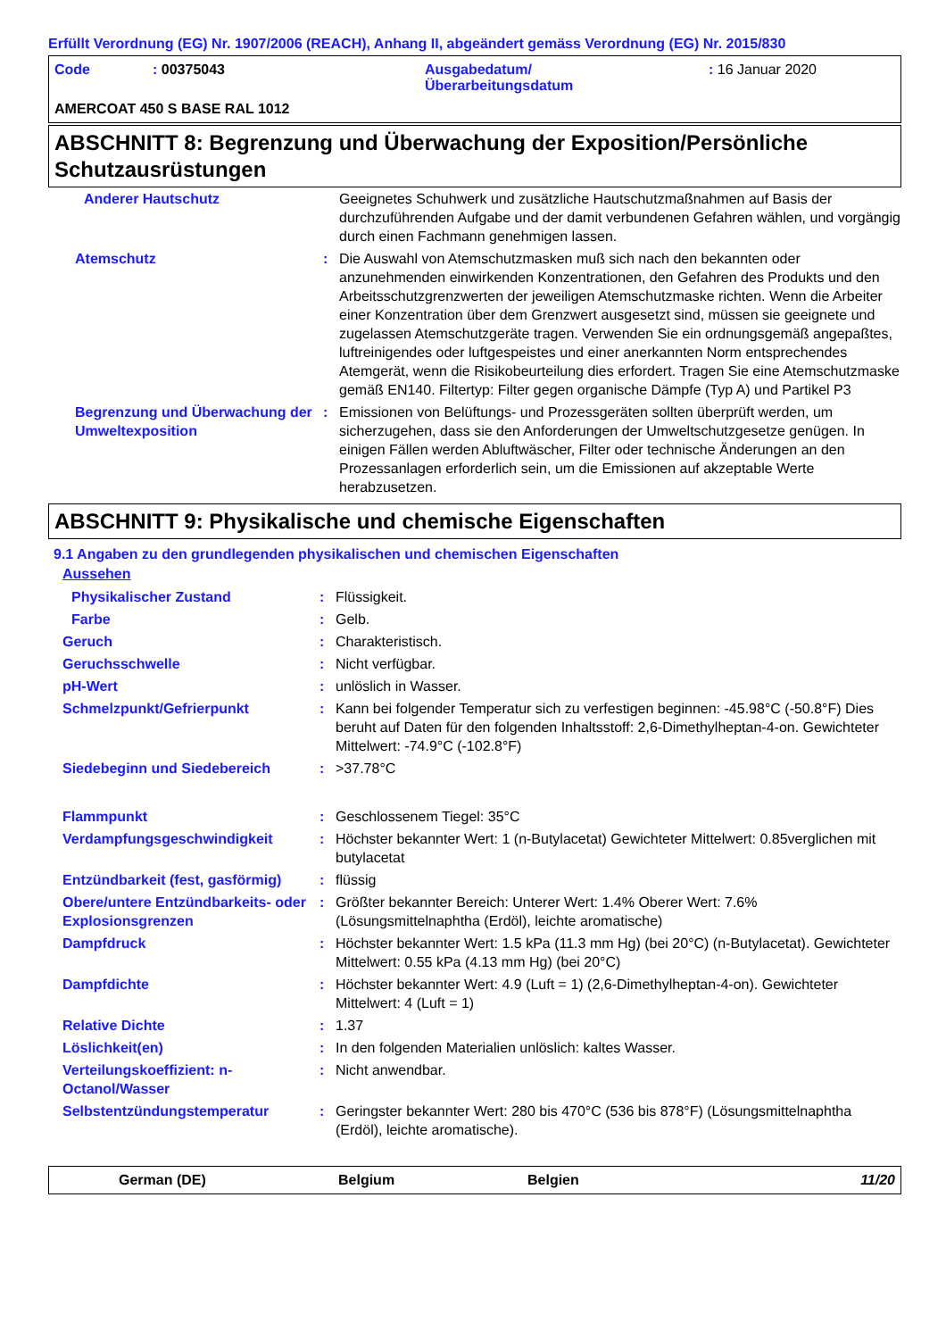Erfüllt Verordnung (EG) Nr. 1907/2006 (REACH), Anhang II, abgeändert gemäss Verordnung (EG) Nr. 2015/830
| Code | : 00375043 | Ausgabedatum/ Überarbeitungsdatum | : 16 Januar 2020 |
AMERCOAT 450 S BASE RAL 1012
ABSCHNITT 8: Begrenzung und Überwachung der Exposition/Persönliche Schutzausrüstungen
| Anderer Hautschutz | | Geeignetes Schuhwerk und zusätzliche Hautschutzmaßnahmen auf Basis der durchzuführenden Aufgabe und der damit verbundenen Gefahren wählen, und vorgängig durch einen Fachmann genehmigen lassen. |
| Atemschutz | : | Die Auswahl von Atemschutzmasken muß sich nach den bekannten oder anzunehmenden einwirkenden Konzentrationen, den Gefahren des Produkts und den Arbeitsschutzgrenzwerten der jeweiligen Atemschutzmaske richten. Wenn die Arbeiter einer Konzentration über dem Grenzwert ausgesetzt sind, müssen sie geeignete und zugelassen Atemschutzgeräte tragen. Verwenden Sie ein ordnungsgemäß angepaßtes, luftreinigendes oder luftgespeistes und einer anerkannten Norm entsprechendes Atemgerät, wenn die Risikobeurteilung dies erfordert. Tragen Sie eine Atemschutzmaske gemäß EN140. Filtertyp: Filter gegen organische Dämpfe (Typ A) und Partikel P3 |
| Begrenzung und Überwachung der Umweltexposition | : | Emissionen von Belüftungs- und Prozessgeräten sollten überprüft werden, um sicherzugehen, dass sie den Anforderungen der Umweltschutzgesetze genügen. In einigen Fällen werden Abluftwäscher, Filter oder technische Änderungen an den Prozessanlagen erforderlich sein, um die Emissionen auf akzeptable Werte herabzusetzen. |
ABSCHNITT 9: Physikalische und chemische Eigenschaften
9.1 Angaben zu den grundlegenden physikalischen und chemischen Eigenschaften
Aussehen
| Physikalischer Zustand | : | Flüssigkeit. |
| Farbe | : | Gelb. |
| Geruch | : | Charakteristisch. |
| Geruchsschwelle | : | Nicht verfügbar. |
| pH-Wert | : | unlöslich in Wasser. |
| Schmelzpunkt/Gefrierpunkt | : | Kann bei folgender Temperatur sich zu verfestigen beginnen: -45.98°C (-50.8°F) Dies beruht auf Daten für den folgenden Inhaltsstoff: 2,6-Dimethylheptan-4-on. Gewichteter Mittelwert: -74.9°C (-102.8°F) |
| Siedebeginn und Siedebereich | : | >37.78°C |
| Flammpunkt | : | Geschlossenem Tiegel: 35°C |
| Verdampfungsgeschwindigkeit | : | Höchster bekannter Wert: 1 (n-Butylacetat) Gewichteter Mittelwert: 0.85verglichen mit butylacetat |
| Entzündbarkeit (fest, gasförmig) | : | flüssig |
| Obere/untere Entzündbarkeits- oder Explosionsgrenzen | : | Größter bekannter Bereich: Unterer Wert: 1.4% Oberer Wert: 7.6% (Lösungsmittelnaphtha (Erdöl), leichte aromatische) |
| Dampfdruck | : | Höchster bekannter Wert: 1.5 kPa (11.3 mm Hg) (bei 20°C) (n-Butylacetat). Gewichteter Mittelwert: 0.55 kPa (4.13 mm Hg) (bei 20°C) |
| Dampfdichte | : | Höchster bekannter Wert: 4.9 (Luft = 1) (2,6-Dimethylheptan-4-on). Gewichteter Mittelwert: 4 (Luft = 1) |
| Relative Dichte | : | 1.37 |
| Löslichkeit(en) | : | In den folgenden Materialien unlöslich: kaltes Wasser. |
| Verteilungskoeffizient: n-Octanol/Wasser | : | Nicht anwendbar. |
| Selbstentzündungstemperatur | : | Geringster bekannter Wert: 280 bis 470°C (536 bis 878°F) (Lösungsmittelnaphtha (Erdöl), leichte aromatische). |
German (DE) Belgium Belgien 11/20